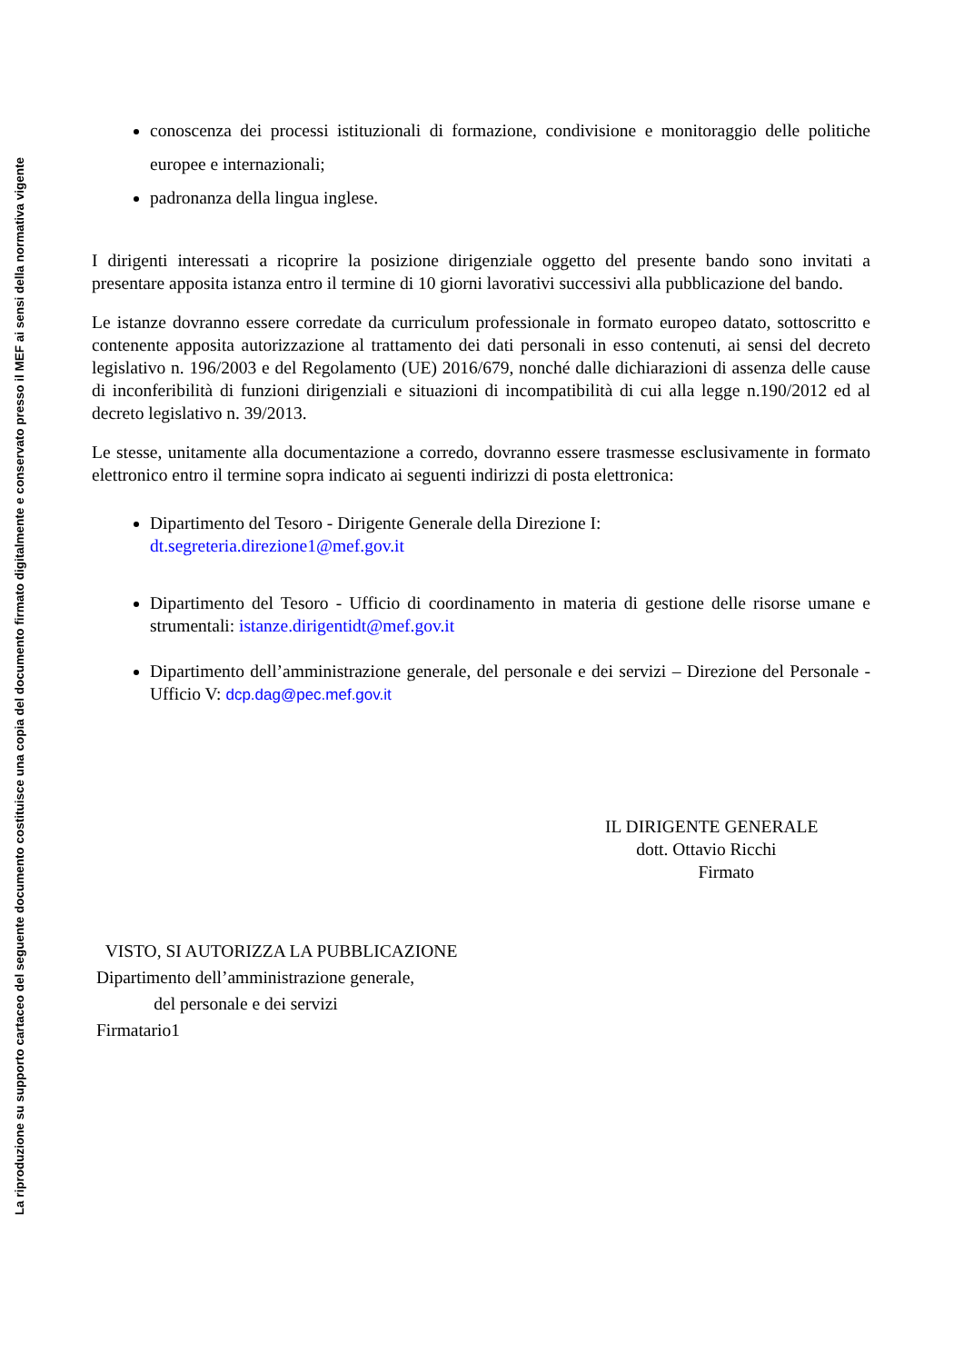La riproduzione su supporto cartaceo del seguente documento costituisce una copia del documento firmato digitalmente e conservato presso il MEF ai sensi della normativa vigente
conoscenza dei processi istituzionali di formazione, condivisione e monitoraggio delle politiche europee e internazionali;
padronanza della lingua inglese.
I dirigenti interessati a ricoprire la posizione dirigenziale oggetto del presente bando sono invitati a presentare apposita istanza entro il termine di 10 giorni lavorativi successivi alla pubblicazione del bando.
Le istanze dovranno essere corredate da curriculum professionale in formato europeo datato, sottoscritto e contenente apposita autorizzazione al trattamento dei dati personali in esso contenuti, ai sensi del decreto legislativo n. 196/2003 e del Regolamento (UE) 2016/679, nonché dalle dichiarazioni di assenza delle cause di inconferibilità di funzioni dirigenziali e situazioni di incompatibilità di cui alla legge n.190/2012 ed al decreto legislativo n. 39/2013.
Le stesse, unitamente alla documentazione a corredo, dovranno essere trasmesse esclusivamente in formato elettronico entro il termine sopra indicato ai seguenti indirizzi di posta elettronica:
Dipartimento del Tesoro - Dirigente Generale della Direzione I:
dt.segreteria.direzione1@mef.gov.it
Dipartimento del Tesoro - Ufficio di coordinamento in materia di gestione delle risorse umane e strumentali: istanze.dirigentidt@mef.gov.it
Dipartimento dell’amministrazione generale, del personale e dei servizi – Direzione del Personale - Ufficio V: dcp.dag@pec.mef.gov.it
IL DIRIGENTE GENERALE
dott. Ottavio Ricchi
Firmato
VISTO, SI AUTORIZZA LA PUBBLICAZIONE
Dipartimento dell’amministrazione generale,
del personale e dei servizi
Firmatario1